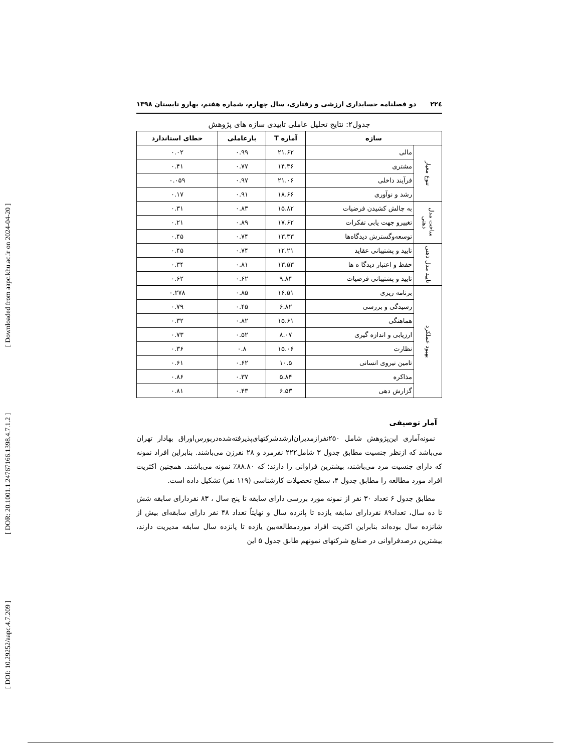[ DOI: 10.29252/aapc.4.7.209 ] [ DOR: 20.1001.1.24767166.1398.4.7.1.2 ] [ Downloaded from aapc.khu.ac.ir on 2024-04-20 ]
۲۲٤ دو فصلنامه حسابداری ارزشی و رفتاری، سال چهارم، شماره هفتم، بهارو تابستان ۱۳۹۸
جدول۲: نتایج تحلیل عاملی تاییدی سازه های پژوهش
| سازه | | آماره T | بارعاملی | خطای استاندارد |
| --- | --- | --- | --- | --- |
| تنوع معیار | مالی | ۲۱.۶۲ | ۰.۹۹ | ۰.۰۲ |
| | مشتری | ۱۴.۳۶ | ۰.۷۷ | ۰.۴۱ |
| | فرآیند داخلی | ۲۱.۰۶ | ۰.۹۷ | ۰.۰۵۹ |
| | رشد و نوآوری | ۱۸.۶۶ | ۰.۹۱ | ۰.۱۷ |
| ساخت مدل ذهنی | به چالش کشیدن فرضیات | ۱۵.۸۲ | ۰.۸۳ | ۰.۳۱ |
| | تغییرو جهت یابی تفکرات | ۱۷.۶۲ | ۰.۸۹ | ۰.۲۱ |
| | توسعه‌وگسترش دیدگاه‌ها | ۱۳.۳۳ | ۰.۷۴ | ۰.۴۵ |
| تایید مدل ذهنی | تایید و پشتیبانی عقاید | ۱۲.۲۱ | ۰.۷۴ | ۰.۴۵ |
| | حفظ و اعتبار دیدگا ه ها | ۱۳.۵۳ | ۰.۸۱ | ۰.۳۴ |
| | تایید و پشتیبانی فرضیات | ۹.۸۴ | ۰.۶۲ | ۰.۶۲ |
| بهبود عملکرد | برنامه ریزی | ۱۶.۵۱ | ۰.۸۵ | ۰.۲۷۸ |
| | رسیدگی و بررسی | ۶.۸۲ | ۰.۴۵ | ۰.۷۹ |
| | هماهنگی | ۱۵.۶۱ | ۰.۸۲ | ۰.۳۲ |
| | ارزیابی و اندازه گیری | ۸.۰۷ | ۰.۵۲ | ۰.۷۳ |
| | نظارت | ۱۵.۰۶ | ۰.۸ | ۰.۳۶ |
| | تامین نیروی انسانی | ۱۰.۵ | ۰.۶۲ | ۰.۶۱ |
| | مذاکره | ۵.۸۴ | ۰.۳۷ | ۰.۸۶ |
| | گزارش دهی | ۶.۵۳ | ۰.۴۳ | ۰.۸۱ |
آمار توصیفی
نمونه‌آماری این‌پژوهش شامل ۲۵۰نفرازمدیران‌ارشدشرکتهای‌پذیرفته‌شده‌دربورس‌اوراق بهادار تهران می‌باشد که ازنظر جنسیت مطابق جدول ۳ شامل۲۲۲ نفرمرد و ۲۸ نفرزن می‌باشند. بنابراین افراد نمونه که دارای جنسیت مرد می‌باشند، بیشترین فراوانی را دارند؛ که ۸۸.۸۰٪ نمونه می‌باشند. همچنین اکثریت افراد مورد مطالعه را مطابق جدول ۴، سطح تحصیلات کارشناسی (۱۱۹ نفر) تشکیل داده است.
مطابق جدول ۶ تعداد ۳۰ نفر از نمونه مورد بررسی دارای سابقه تا پنج سال ، ۸۳ نفردارای سابقه شش تا ده سال، تعداد۸۹ نفردارای سابقه یازده تا پانزده سال و نهایتاً تعداد ۴۸ نفر دارای سابقه‌ای بیش از شانزده سال بوده‌اند بنابراین اکثریت افراد موردمطالعه‌بین یازده تا پانزده سال سابقه مدیریت دارند، بیشترین درصدفراوانی در صنایع شرکتهای نمونهم طابق جدول ۵ این